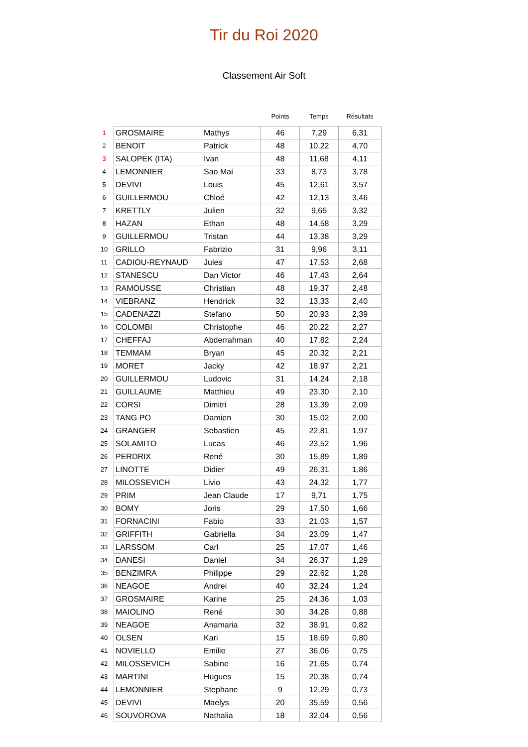Tir du Roi 2020
Classement Air Soft
| | | | Points | Temps | Résultats |
| --- | --- | --- | --- | --- | --- |
| 1 | GROSMAIRE | Mathys | 46 | 7,29 | 6,31 |
| 2 | BENOIT | Patrick | 48 | 10,22 | 4,70 |
| 3 | SALOPEK (ITA) | Ivan | 48 | 11,68 | 4,11 |
| 4 | LEMONNIER | Sao Mai | 33 | 8,73 | 3,78 |
| 5 | DEVIVI | Louis | 45 | 12,61 | 3,57 |
| 6 | GUILLERMOU | Chloé | 42 | 12,13 | 3,46 |
| 7 | KRETTLY | Julien | 32 | 9,65 | 3,32 |
| 8 | HAZAN | Ethan | 48 | 14,58 | 3,29 |
| 9 | GUILLERMOU | Tristan | 44 | 13,38 | 3,29 |
| 10 | GRILLO | Fabrizio | 31 | 9,96 | 3,11 |
| 11 | CADIOU-REYNAUD | Jules | 47 | 17,53 | 2,68 |
| 12 | STANESCU | Dan Victor | 46 | 17,43 | 2,64 |
| 13 | RAMOUSSE | Christian | 48 | 19,37 | 2,48 |
| 14 | VIEBRANZ | Hendrick | 32 | 13,33 | 2,40 |
| 15 | CADENAZZI | Stefano | 50 | 20,93 | 2,39 |
| 16 | COLOMBI | Christophe | 46 | 20,22 | 2,27 |
| 17 | CHEFFAJ | Abderrahman | 40 | 17,82 | 2,24 |
| 18 | TEMMAM | Bryan | 45 | 20,32 | 2,21 |
| 19 | MORET | Jacky | 42 | 18,97 | 2,21 |
| 20 | GUILLERMOU | Ludovic | 31 | 14,24 | 2,18 |
| 21 | GUILLAUME | Matthieu | 49 | 23,30 | 2,10 |
| 22 | CORSI | Dimitri | 28 | 13,39 | 2,09 |
| 23 | TANG PO | Damien | 30 | 15,02 | 2,00 |
| 24 | GRANGER | Sebastien | 45 | 22,81 | 1,97 |
| 25 | SOLAMITO | Lucas | 46 | 23,52 | 1,96 |
| 26 | PERDRIX | René | 30 | 15,89 | 1,89 |
| 27 | LINOTTE | Didier | 49 | 26,31 | 1,86 |
| 28 | MILOSSEVICH | Livio | 43 | 24,32 | 1,77 |
| 29 | PRIM | Jean Claude | 17 | 9,71 | 1,75 |
| 30 | BOMY | Joris | 29 | 17,50 | 1,66 |
| 31 | FORNACINI | Fabio | 33 | 21,03 | 1,57 |
| 32 | GRIFFITH | Gabriella | 34 | 23,09 | 1,47 |
| 33 | LARSSOM | Carl | 25 | 17,07 | 1,46 |
| 34 | DANESI | Daniel | 34 | 26,37 | 1,29 |
| 35 | BENZIMRA | Philippe | 29 | 22,62 | 1,28 |
| 36 | NEAGOE | Andrei | 40 | 32,24 | 1,24 |
| 37 | GROSMAIRE | Karine | 25 | 24,36 | 1,03 |
| 38 | MAIOLINO | René | 30 | 34,28 | 0,88 |
| 39 | NEAGOE | Anamaria | 32 | 38,91 | 0,82 |
| 40 | OLSEN | Kari | 15 | 18,69 | 0,80 |
| 41 | NOVIELLO | Emilie | 27 | 36,06 | 0,75 |
| 42 | MILOSSEVICH | Sabine | 16 | 21,65 | 0,74 |
| 43 | MARTINI | Hugues | 15 | 20,38 | 0,74 |
| 44 | LEMONNIER | Stephane | 9 | 12,29 | 0,73 |
| 45 | DEVIVI | Maelys | 20 | 35,59 | 0,56 |
| 46 | SOUVOROVA | Nathalia | 18 | 32,04 | 0,56 |